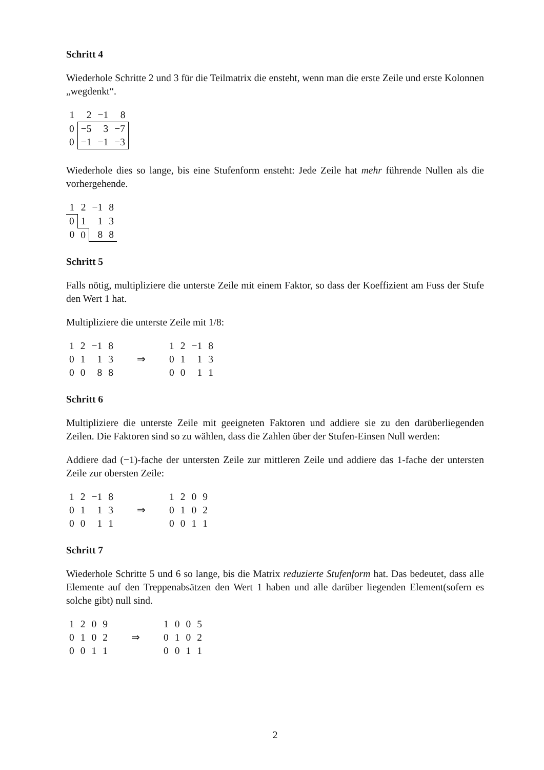Schritt 4
Wiederhole Schritte 2 und 3 für die Teilmatrix die ensteht, wenn man die erste Zeile und erste Kolonnen „wegdenkt“.
| 1 | 2 | −1 | 8 |
| 0 | −5 | 3 | −7 |
| 0 | −1 | −1 | −3 |
Wiederhole dies so lange, bis eine Stufenform ensteht: Jede Zeile hat mehr führende Nullen als die vorhergehende.
| 1 | 2 | −1 | 8 |
| 0 | 1 | 1 | 3 |
| 0 | 0 | 8 | 8 |
Schritt 5
Falls nötig, multipliziere die unterste Zeile mit einem Faktor, so dass der Koeffizient am Fuss der Stufe den Wert 1 hat.
Multipliziere die unterste Zeile mit 1/8:
| 1 | 2 | −1 | 8 | | 1 | 2 | −1 | 8 |
| 0 | 1 | 1 | 3 | ⇒ | 0 | 1 | 1 | 3 |
| 0 | 0 | 8 | 8 | | 0 | 0 | 1 | 1 |
Schritt 6
Multipliziere die unterste Zeile mit geeigneten Faktoren und addiere sie zu den darüberliegenden Zeilen. Die Faktoren sind so zu wählen, dass die Zahlen über der Stufen-Einsen Null werden:
Addiere dad (−1)-fache der untersten Zeile zur mittleren Zeile und addiere das 1-fache der untersten Zeile zur obersten Zeile:
| 1 | 2 | −1 | 8 | | 1 | 2 | 0 | 9 |
| 0 | 1 | 1 | 3 | ⇒ | 0 | 1 | 0 | 2 |
| 0 | 0 | 1 | 1 | | 0 | 0 | 1 | 1 |
Schritt 7
Wiederhole Schritte 5 und 6 so lange, bis die Matrix reduzierte Stufenform hat. Das bedeutet, dass alle Elemente auf den Treppenabsätzen den Wert 1 haben und alle darüber liegenden Element(sofern es solche gibt) null sind.
| 1 | 2 | 0 | 9 | | 1 | 0 | 0 | 5 |
| 0 | 1 | 0 | 2 | ⇒ | 0 | 1 | 0 | 2 |
| 0 | 0 | 1 | 1 | | 0 | 0 | 1 | 1 |
2